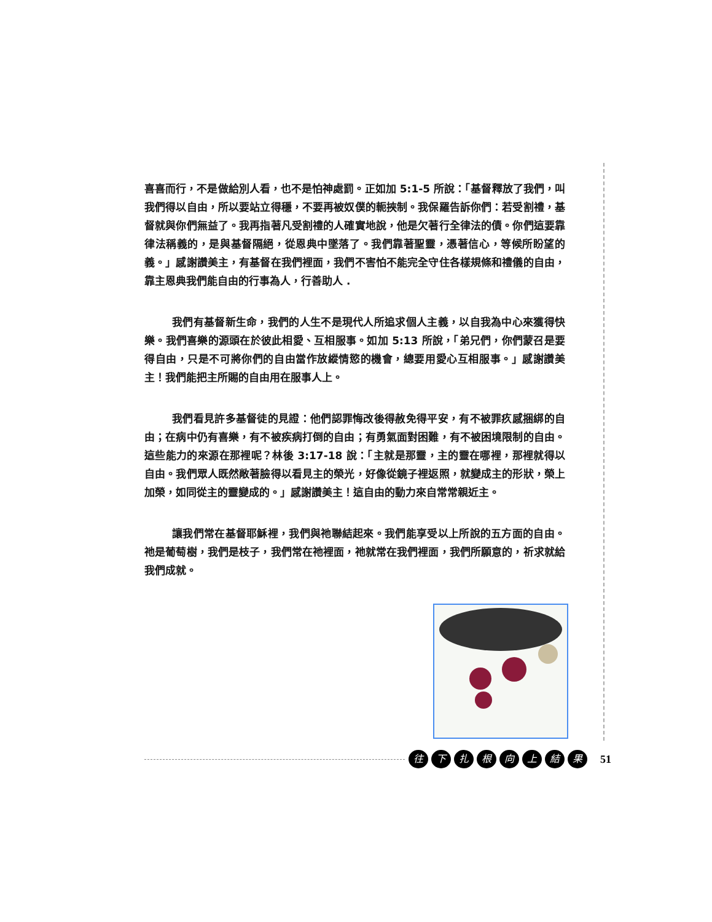喜喜而行，不是做給別人看，也不是怕神處罰。正如加 5:1-5 所說：「基督釋放了我們，叫我們得以自由，所以要站立得穩，不要再被奴僕的軛挾制。我保羅告訴你們：若受割禮，基督就與你們無益了。我再指著凡受割禮的人確實地說，他是欠著行全律法的債。你們這要靠律法稱義的，是與基督隔絕，從恩典中墜落了。我們靠著聖靈，憑著信心，等候所盼望的義。」感謝讚美主，有基督在我們裡面，我們不害怕不能完全守住各樣規條和禮儀的自由，靠主恩典我們能自由的行事為人，行善助人 .
我們有基督新生命，我們的人生不是現代人所追求個人主義，以自我為中心來獲得快樂。我們喜樂的源頭在於彼此相愛、互相服事。如加 5:13 所說，「弟兄們，你們蒙召是要得自由，只是不可將你們的自由當作放縱情慾的機會，總要用愛心互相服事。」感謝讚美主！我們能把主所賜的自由用在服事人上。
我們看見許多基督徒的見證：他們認罪悔改後得赦免得平安，有不被罪疚感捆綁的自由；在病中仍有喜樂，有不被疾病打倒的自由；有勇氣面對困難，有不被困境限制的自由。這些能力的來源在那裡呢？林後 3:17-18 說：「主就是那靈，主的靈在哪裡，那裡就得以自由。我們眾人既然敞著臉得以看見主的榮光，好像從鏡子裡返照，就變成主的形狀，榮上加榮，如同從主的靈變成的。」感謝讚美主！這自由的動力來自常常親近主。
讓我們常在基督耶穌裡，我們與祂聯結起來。我們能享受以上所說的五方面的自由。祂是葡萄樹，我們是枝子，我們常在祂裡面，祂就常在我們裡面，我們所願意的，祈求就給我們成就。
往下扎根向上結果 51